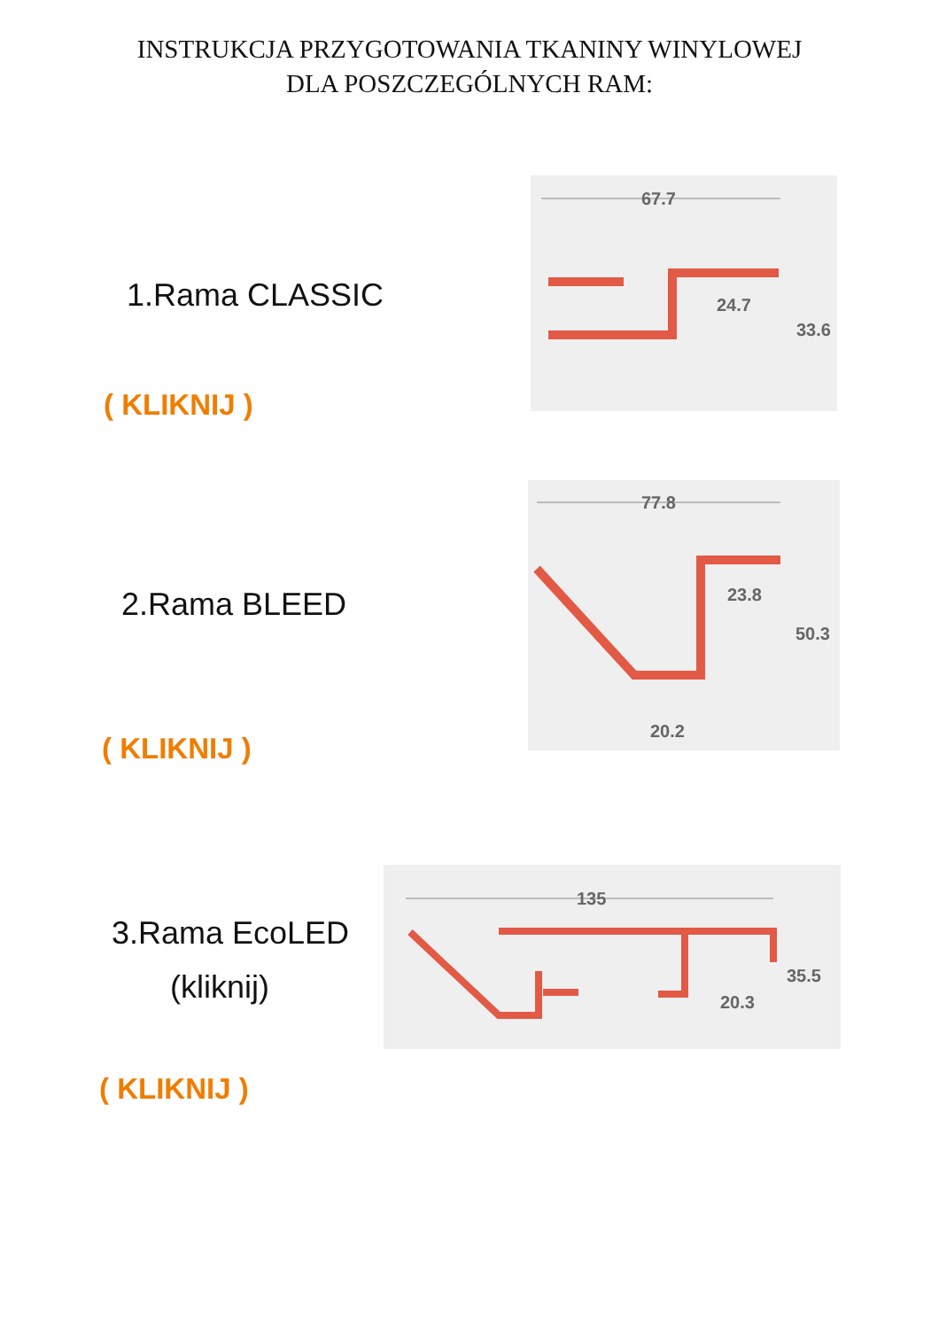INSTRUKCJA PRZYGOTOWANIA TKANINY WINYLOWEJ
DLA POSZCZEGÓLNYCH RAM:
1.Rama CLASSIC
( KLIKNIJ )
67.7
24.7
33.6
2.Rama BLEED
( KLIKNIJ )
77.8
23.8
50.3
20.2
3.Rama EcoLED
(kliknij)
( KLIKNIJ )
135
35.5
20.3